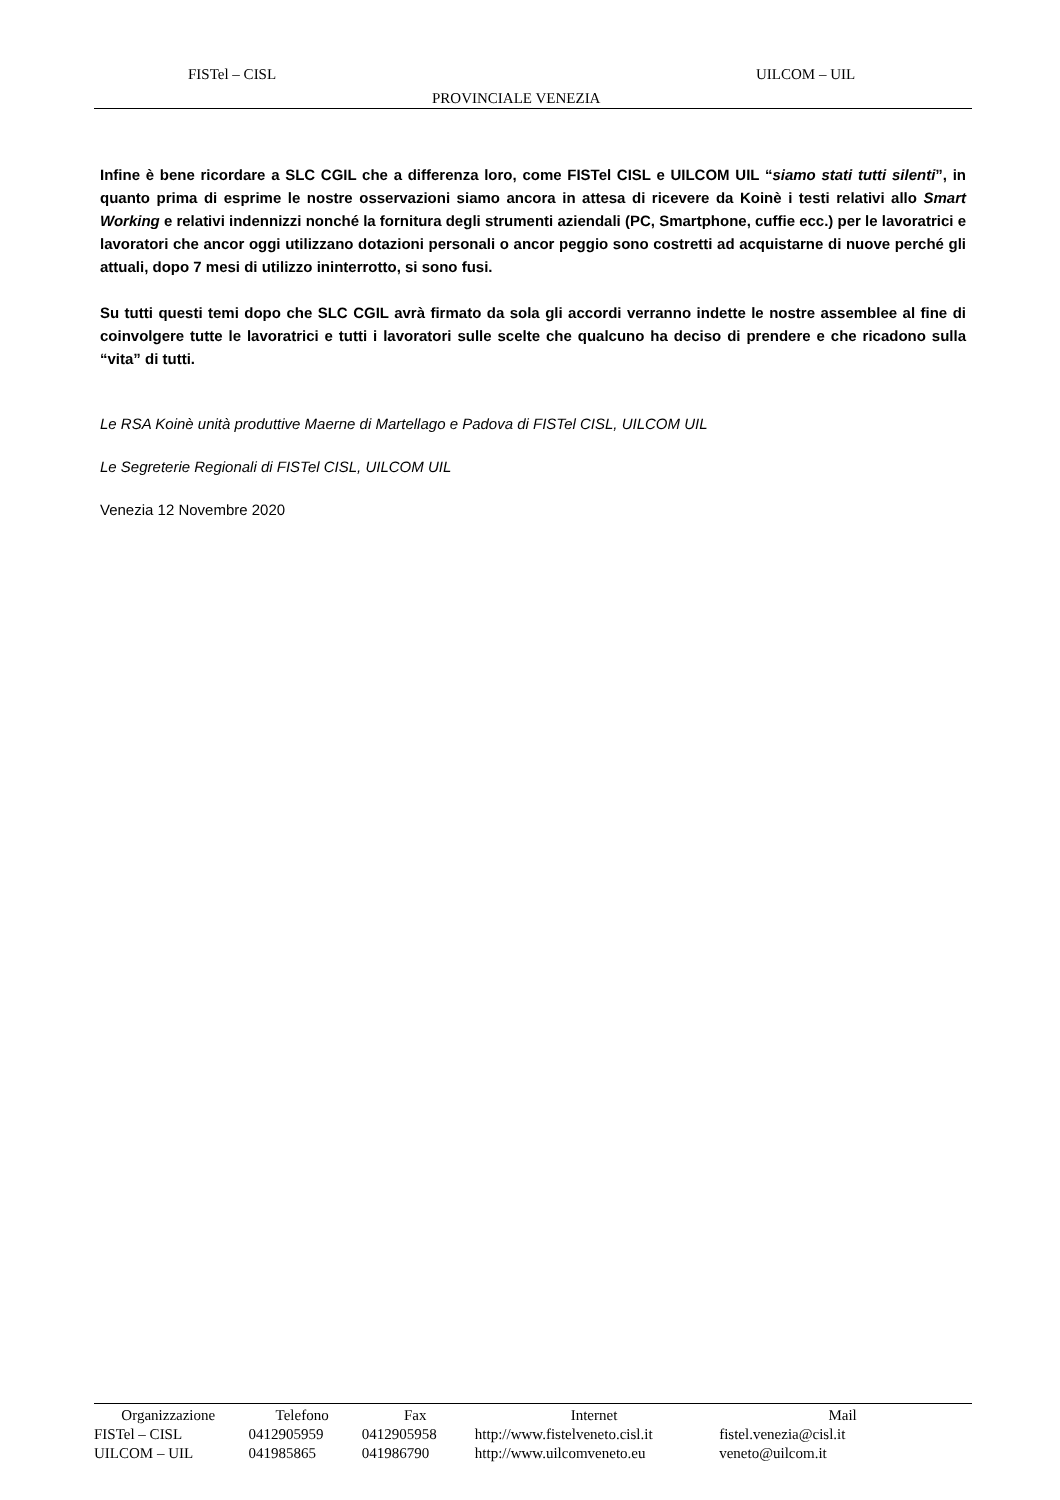FISTel – CISL UILCOM – UIL
PROVINCIALE VENEZIA
Infine è bene ricordare a SLC CGIL che a differenza loro, come FISTel CISL e UILCOM UIL “siamo stati tutti silenti”, in quanto prima di esprime le nostre osservazioni siamo ancora in attesa di ricevere da Koinè i testi relativi allo Smart Working e relativi indennizzi nonché la fornitura degli strumenti aziendali (PC, Smartphone, cuffie ecc.) per le lavoratrici e lavoratori che ancor oggi utilizzano dotazioni personali o ancor peggio sono costretti ad acquistarne di nuove perché gli attuali, dopo 7 mesi di utilizzo ininterrotto, si sono fusi.
Su tutti questi temi dopo che SLC CGIL avrà firmato da sola gli accordi verranno indette le nostre assemblee al fine di coinvolgere tutte le lavoratrici e tutti i lavoratori sulle scelte che qualcuno ha deciso di prendere e che ricadono sulla “vita” di tutti.
Le RSA Koinè unità produttive Maerne di Martellago e Padova di FISTel CISL, UILCOM UIL
Le Segreterie Regionali di FISTel CISL, UILCOM UIL
Venezia 12 Novembre 2020
| Organizzazione | Telefono | Fax | Internet | Mail |
| --- | --- | --- | --- | --- |
| FISTel – CISL | 0412905959 | 0412905958 | http://www.fistelveneto.cisl.it | fistel.venezia@cisl.it |
| UILCOM – UIL | 041985865 | 041986790 | http://www.uilcomveneto.eu | veneto@uilcom.it |